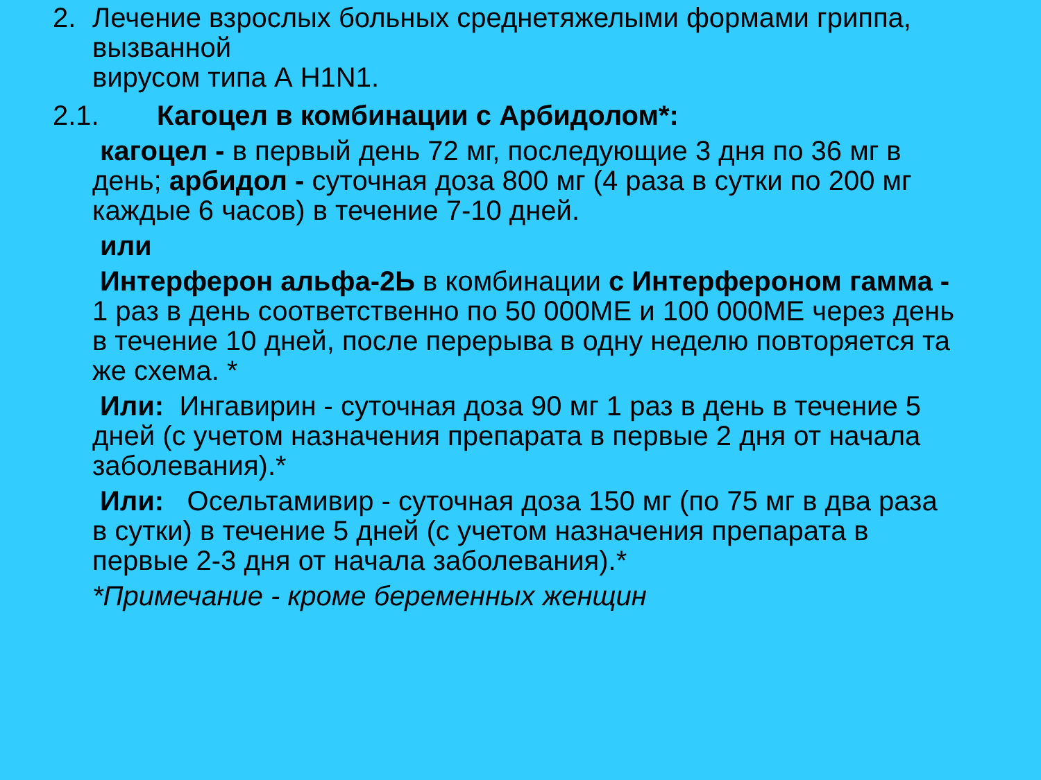2. Лечение взрослых больных среднетяжелыми формами гриппа, вызванной
вирусом типа А H1N1.
2.1. Кагоцел в комбинации с Арбидолом*:
кагоцел - в первый день 72 мг, последующие 3 дня по 36 мг в день; арбидол - суточная доза 800 мг (4 раза в сутки по 200 мг каждые 6 часов) в течение 7-10 дней.
или
Интерферон альфа-2Ь в комбинации с Интерфероном гамма - 1 раз в день соответственно по 50 000МЕ и 100 000МЕ через день в течение 10 дней, после перерыва в одну неделю повторяется та же схема. *
Или: Ингавирин - суточная доза 90 мг 1 раз в день в течение 5 дней (с учетом назначения препарата в первые 2 дня от начала заболевания).*
Или: Осельтамивир - суточная доза 150 мг (по 75 мг в два раза в сутки) в течение 5 дней (с учетом назначения препарата в первые 2-3 дня от начала заболевания).*
*Примечание - кроме беременных женщин